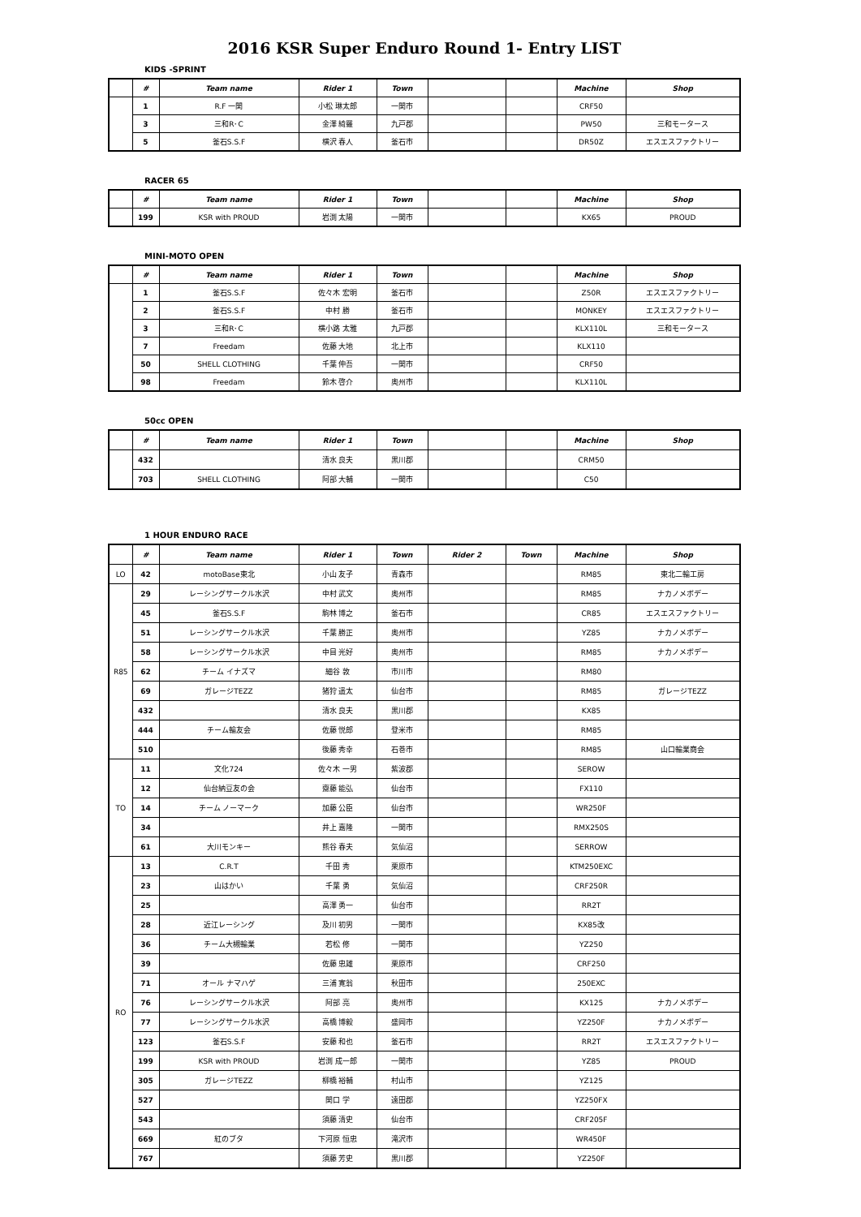2016 KSR Super Enduro Round 1- Entry LIST
KIDS -SPRINT
| | # | Team name | Rider 1 | Town | | | Machine | Shop |
| | 1 | R.F 一関 | 小松 琳太郎 | 一関市 | | | CRF50 | |
| | 3 | 三和R･C | 金澤 綺羅 | 九戸郡 | | | PW50 | 三和モータース |
| | 5 | 釜石S.S.F | 横沢 春人 | 釜石市 | | | DR50Z | エスエスファクトリー |
RACER 65
| | # | Team name | Rider 1 | Town | | | Machine | Shop |
| | 199 | KSR with PROUD | 岩渕 太陽 | 一関市 | | | KX65 | PROUD |
MINI-MOTO OPEN
| | # | Team name | Rider 1 | Town | | | Machine | Shop |
| | 1 | 釜石S.S.F | 佐々木 宏明 | 釜石市 | | | Z50R | エスエスファクトリー |
| | 2 | 釜石S.S.F | 中村 勝 | 釜石市 | | | MONKEY | エスエスファクトリー |
| | 3 | 三和R･C | 横小路 太雅 | 九戸郡 | | | KLX110L | 三和モータース |
| | 7 | Freedam | 佐藤 大地 | 北上市 | | | KLX110 | |
| | 50 | SHELL CLOTHING | 千葉 伸吾 | 一関市 | | | CRF50 | |
| | 98 | Freedam | 鈴木 啓介 | 奥州市 | | | KLX110L | |
50cc OPEN
| | # | Team name | Rider 1 | Town | | | Machine | Shop |
| | 432 | | 清水 良夫 | 黒川郡 | | | CRM50 | |
| | 703 | SHELL CLOTHING | 阿部 大輔 | 一関市 | | | C50 | |
1 HOUR ENDURO RACE
| | # | Team name | Rider 1 | Town | Rider 2 | Town | Machine | Shop |
| LO | 42 | motoBase東北 | 小山 友子 | 青森市 | | | RM85 | 東北二輪工房 |
| R85 | 29 | レーシングサークル水沢 | 中村 武文 | 奥州市 | | | RM85 | ナカノメボデー |
| | 45 | 釜石S.S.F | 駒林 博之 | 釜石市 | | | CR85 | エスエスファクトリー |
| | 51 | レーシングサークル水沢 | 千葉 勝正 | 奥州市 | | | YZ85 | ナカノメボデー |
| | 58 | レーシングサークル水沢 | 中目 光好 | 奥州市 | | | RM85 | ナカノメボデー |
| | 62 | チーム イナズマ | 細谷 敦 | 市川市 | | | RM80 | |
| | 69 | ガレージTEZZ | 猪狩 遥太 | 仙台市 | | | RM85 | ガレージTEZZ |
| | 432 | | 清水 良夫 | 黒川郡 | | | KX85 | |
| | 444 | チーム輪友会 | 佐藤 悦郎 | 登米市 | | | RM85 | |
| | 510 | | 後藤 秀幸 | 石巻市 | | | RM85 | 山口輪業商会 |
| TO | 11 | 文化724 | 佐々木 一男 | 紫波郡 | | | SEROW | |
| | 12 | 仙台納豆友の会 | 齋藤 能弘 | 仙台市 | | | FX110 | |
| | 14 | チーム ノーマーク | 加藤 公臣 | 仙台市 | | | WR250F | |
| | 34 | | 井上 嘉隆 | 一関市 | | | RMX250S | |
| | 61 | 大川モンキー | 熊谷 春夫 | 気仙沼 | | | SERROW | |
| RO | 13 | C.R.T | 千田 秀 | 栗原市 | | | KTM250EXC | |
| | 23 | 山はかい | 千葉 勇 | 気仙沼 | | | CRF250R | |
| | 25 | | 高澤 勇一 | 仙台市 | | | RR2T | |
| | 28 | 近江レーシング | 及川 初男 | 一関市 | | | KX85改 | |
| | 36 | チーム大槻輪業 | 若松 修 | 一関市 | | | YZ250 | |
| | 39 | | 佐藤 忠雄 | 栗原市 | | | CRF250 | |
| | 71 | オール ナマハゲ | 三浦 寛翁 | 秋田市 | | | 250EXC | |
| | 76 | レーシングサークル水沢 | 阿部 亮 | 奥州市 | | | KX125 | ナカノメボデー |
| | 77 | レーシングサークル水沢 | 高橋 博毅 | 盛岡市 | | | YZ250F | ナカノメボデー |
| | 123 | 釜石S.S.F | 安藤 和也 | 釜石市 | | | RR2T | エスエスファクトリー |
| | 199 | KSR with PROUD | 岩渕 成一郎 | 一関市 | | | YZ85 | PROUD |
| | 305 | ガレージTEZZ | 柳橋 裕輔 | 村山市 | | | YZ125 | |
| | 527 | | 関口 学 | 遠田郡 | | | YZ250FX | |
| | 543 | | 須藤 清史 | 仙台市 | | | CRF205F | |
| | 669 | 紅のブタ | 下河原 恒忠 | 滝沢市 | | | WR450F | |
| | 767 | | 須藤 芳史 | 黒川郡 | | | YZ250F | |